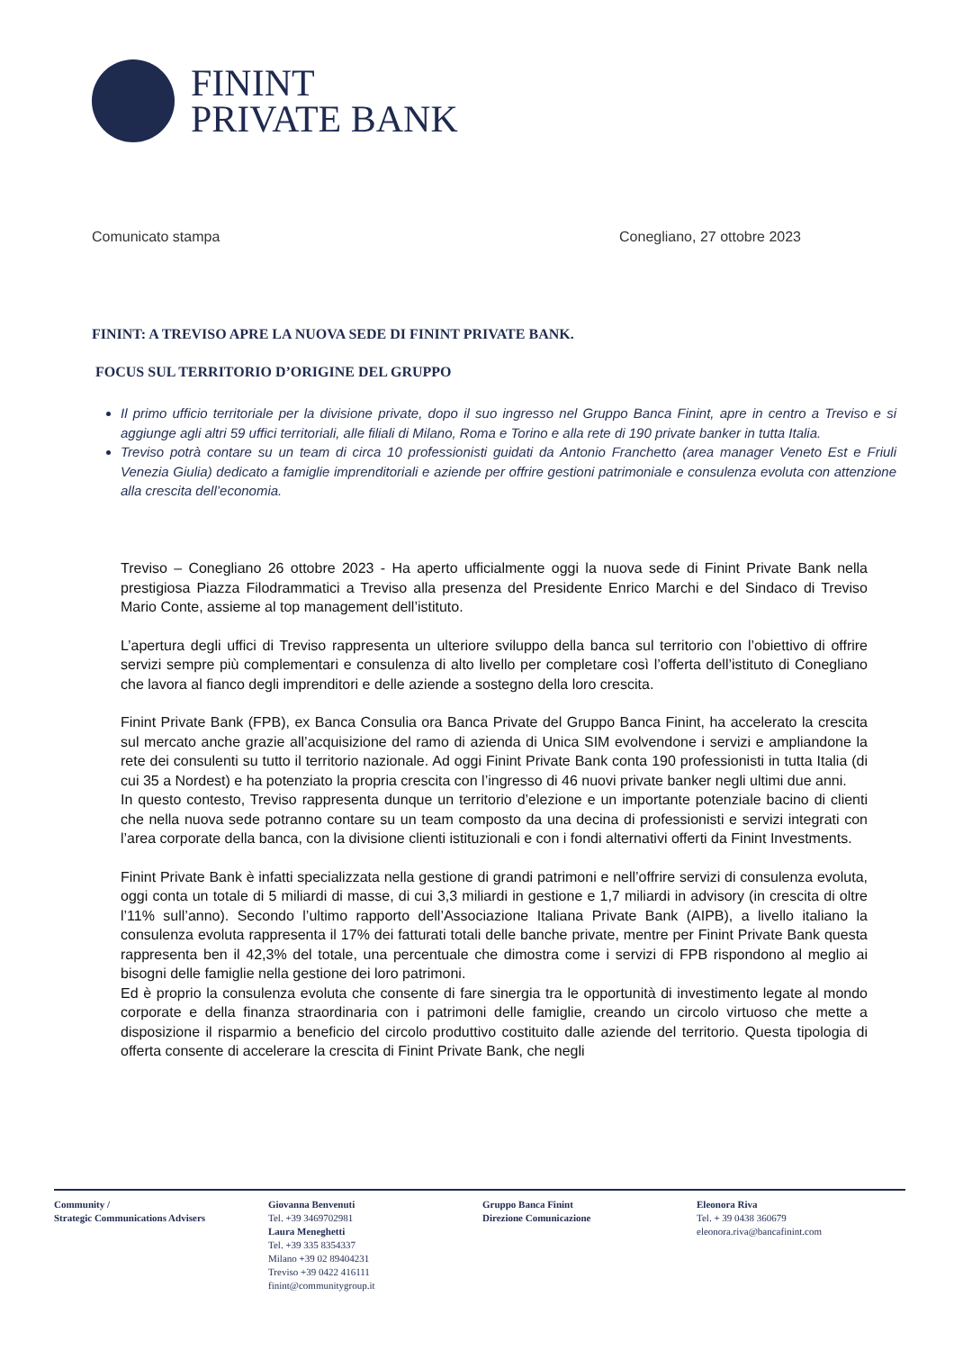FININT
PRIVATE BANK
Comunicato stampa Conegliano, 27 ottobre 2023
FININT: A TREVISO APRE LA NUOVA SEDE DI FININT PRIVATE BANK.
FOCUS SUL TERRITORIO D’ORIGINE DEL GRUPPO
Il primo ufficio territoriale per la divisione private, dopo il suo ingresso nel Gruppo Banca Finint, apre in centro a Treviso e si aggiunge agli altri 59 uffici territoriali, alle filiali di Milano, Roma e Torino e alla rete di 190 private banker in tutta Italia.
Treviso potrà contare su un team di circa 10 professionisti guidati da Antonio Franchetto (area manager Veneto Est e Friuli Venezia Giulia) dedicato a famiglie imprenditoriali e aziende per offrire gestioni patrimoniale e consulenza evoluta con attenzione alla crescita dell’economia.
Treviso – Conegliano 26 ottobre 2023 - Ha aperto ufficialmente oggi la nuova sede di Finint Private Bank nella prestigiosa Piazza Filodrammatici a Treviso alla presenza del Presidente Enrico Marchi e del Sindaco di Treviso Mario Conte, assieme al top management dell’istituto.
L’apertura degli uffici di Treviso rappresenta un ulteriore sviluppo della banca sul territorio con l’obiettivo di offrire servizi sempre più complementari e consulenza di alto livello per completare così l’offerta dell’istituto di Conegliano che lavora al fianco degli imprenditori e delle aziende a sostegno della loro crescita.
Finint Private Bank (FPB), ex Banca Consulia ora Banca Private del Gruppo Banca Finint, ha accelerato la crescita sul mercato anche grazie all’acquisizione del ramo di azienda di Unica SIM evolvendone i servizi e ampliandone la rete dei consulenti su tutto il territorio nazionale. Ad oggi Finint Private Bank conta 190 professionisti in tutta Italia (di cui 35 a Nordest) e ha potenziato la propria crescita con l’ingresso di 46 nuovi private banker negli ultimi due anni.
In questo contesto, Treviso rappresenta dunque un territorio d’elezione e un importante potenziale bacino di clienti che nella nuova sede potranno contare su un team composto da una decina di professionisti e servizi integrati con l’area corporate della banca, con la divisione clienti istituzionali e con i fondi alternativi offerti da Finint Investments.
Finint Private Bank è infatti specializzata nella gestione di grandi patrimoni e nell’offrire servizi di consulenza evoluta, oggi conta un totale di 5 miliardi di masse, di cui 3,3 miliardi in gestione e 1,7 miliardi in advisory (in crescita di oltre l’11% sull’anno). Secondo l’ultimo rapporto dell’Associazione Italiana Private Bank (AIPB), a livello italiano la consulenza evoluta rappresenta il 17% dei fatturati totali delle banche private, mentre per Finint Private Bank questa rappresenta ben il 42,3% del totale, una percentuale che dimostra come i servizi di FPB rispondono al meglio ai bisogni delle famiglie nella gestione dei loro patrimoni.
Ed è proprio la consulenza evoluta che consente di fare sinergia tra le opportunità di investimento legate al mondo corporate e della finanza straordinaria con i patrimoni delle famiglie, creando un circolo virtuoso che mette a disposizione il risparmio a beneficio del circolo produttivo costituito dalle aziende del territorio. Questa tipologia di offerta consente di accelerare la crescita di Finint Private Bank, che negli
Community /
Strategic Communications Advisers
Giovanna Benvenuti
Tel. +39 3469702981
Laura Meneghetti
Tel. +39 335 8354337
Milano +39 02 89404231
Treviso +39 0422 416111
finint@communitygroup.it
Gruppo Banca Finint
Direzione Comunicazione
Eleonora Riva
Tel. + 39 0438 360679
eleonora.riva@bancafinint.com